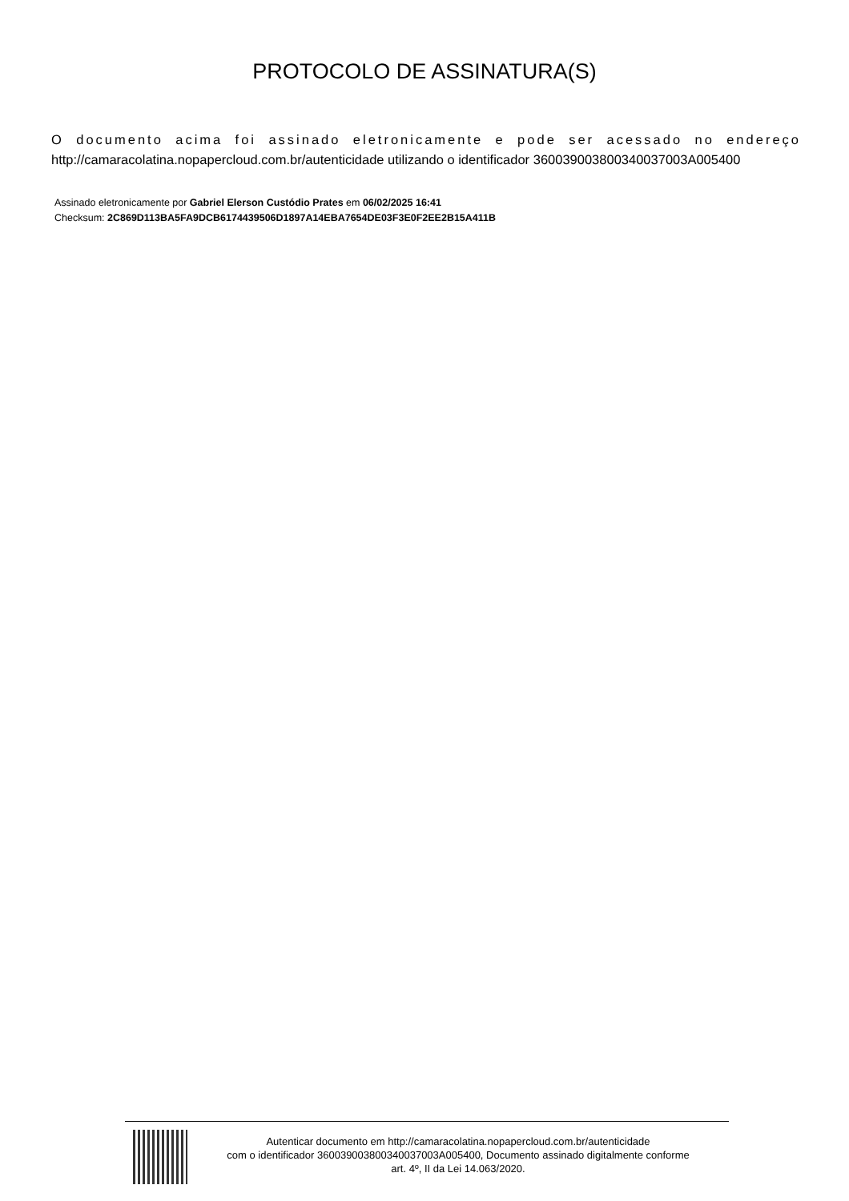PROTOCOLO DE ASSINATURA(S)
O documento acima foi assinado eletronicamente e pode ser acessado no endereço
http://camaracolatina.nopapercloud.com.br/autenticidade utilizando o identificador 360039003800340037003A005400
Assinado eletronicamente por Gabriel Elerson Custódio Prates em 06/02/2025 16:41
Checksum: 2C869D113BA5FA9DCB6174439506D1897A14EBA7654DE03F3E0F2EE2B15A411B
Autenticar documento em http://camaracolatina.nopapercloud.com.br/autenticidade
com o identificador 360039003800340037003A005400, Documento assinado digitalmente conforme
art. 4º, II da Lei 14.063/2020.